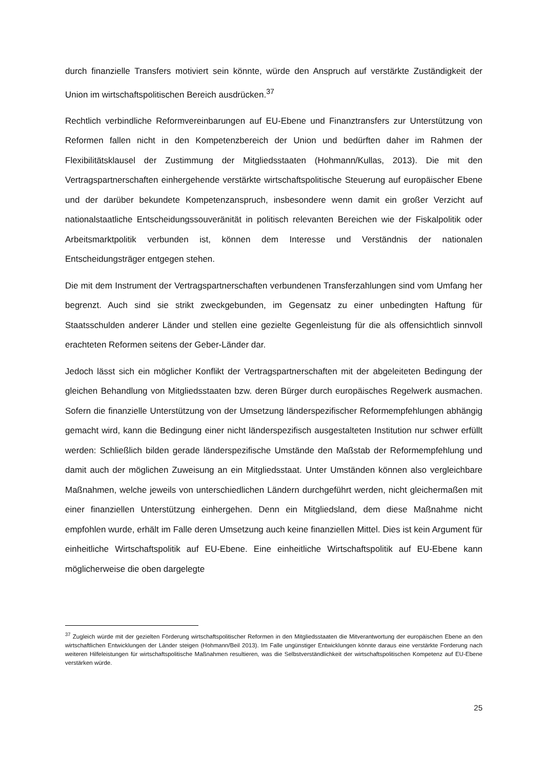durch finanzielle Transfers motiviert sein könnte, würde den Anspruch auf verstärkte Zuständigkeit der Union im wirtschaftspolitischen Bereich ausdrücken.<sup>37</sup>
Rechtlich verbindliche Reformvereinbarungen auf EU-Ebene und Finanztransfers zur Unterstützung von Reformen fallen nicht in den Kompetenzbereich der Union und bedürften daher im Rahmen der Flexibilitätsklausel der Zustimmung der Mitgliedsstaaten (Hohmann/Kullas, 2013). Die mit den Vertragspartnerschaften einhergehende verstärkte wirtschaftspolitische Steuerung auf europäischer Ebene und der darüber bekundete Kompetenzanspruch, insbesondere wenn damit ein großer Verzicht auf nationalstaatliche Entscheidungssouveränität in politisch relevanten Bereichen wie der Fiskalpolitik oder Arbeitsmarktpolitik verbunden ist, können dem Interesse und Verständnis der nationalen Entscheidungsträger entgegen stehen.
Die mit dem Instrument der Vertragspartnerschaften verbundenen Transferzahlungen sind vom Umfang her begrenzt. Auch sind sie strikt zweckgebunden, im Gegensatz zu einer unbedingten Haftung für Staatsschulden anderer Länder und stellen eine gezielte Gegenleistung für die als offensichtlich sinnvoll erachteten Reformen seitens der Geber-Länder dar.
Jedoch lässt sich ein möglicher Konflikt der Vertragspartnerschaften mit der abgeleiteten Bedingung der gleichen Behandlung von Mitgliedsstaaten bzw. deren Bürger durch europäisches Regelwerk ausmachen. Sofern die finanzielle Unterstützung von der Umsetzung länderspezifischer Reformempfehlungen abhängig gemacht wird, kann die Bedingung einer nicht länderspezifisch ausgestalteten Institution nur schwer erfüllt werden: Schließlich bilden gerade länderspezifische Umstände den Maßstab der Reformempfehlung und damit auch der möglichen Zuweisung an ein Mitgliedsstaat. Unter Umständen können also vergleichbare Maßnahmen, welche jeweils von unterschiedlichen Ländern durchgeführt werden, nicht gleichermaßen mit einer finanziellen Unterstützung einhergehen. Denn ein Mitgliedsland, dem diese Maßnahme nicht empfohlen wurde, erhält im Falle deren Umsetzung auch keine finanziellen Mittel. Dies ist kein Argument für einheitliche Wirtschaftspolitik auf EU-Ebene. Eine einheitliche Wirtschaftspolitik auf EU-Ebene kann möglicherweise die oben dargelegte
<sup>37</sup> Zugleich würde mit der gezielten Förderung wirtschaftspolitischer Reformen in den Mitgliedsstaaten die Mitverantwortung der europäischen Ebene an den wirtschaftlichen Entwicklungen der Länder steigen (Hohmann/Beil 2013). Im Falle ungünstiger Entwicklungen könnte daraus eine verstärkte Forderung nach weiteren Hilfeleistungen für wirtschaftspolitische Maßnahmen resultieren, was die Selbstverständlichkeit der wirtschaftspolitischen Kompetenz auf EU-Ebene verstärken würde.
25